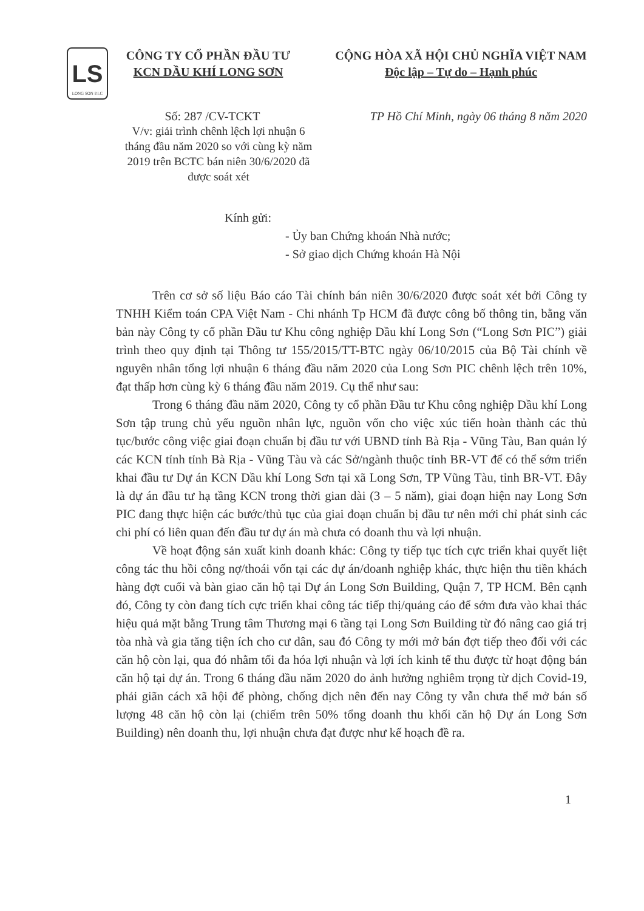LS
LONG SON P.I.C
CÔNG TY CỔ PHẦN ĐẦU TƯ
KCN DẦU KHÍ LONG SƠN
CỘNG HÒA XÃ HỘI CHỦ NGHĨA VIỆT NAM
Độc lập – Tự do – Hạnh phúc
Số: 287 /CV-TCKT TP Hồ Chí Minh, ngày 06 tháng 8 năm 2020
V/v: giải trình chênh lệch lợi nhuận 6 tháng đầu năm 2020 so với cùng kỳ năm 2019 trên BCTC bán niên 30/6/2020 đã được soát xét
Kính gửi:
- Ủy ban Chứng khoán Nhà nước;
- Sở giao dịch Chứng khoán Hà Nội
Trên cơ sở số liệu Báo cáo Tài chính bán niên 30/6/2020 được soát xét bởi Công ty TNHH Kiểm toán CPA Việt Nam - Chi nhánh Tp HCM đã được công bố thông tin, bằng văn bản này Công ty cổ phần Đầu tư Khu công nghiệp Dầu khí Long Sơn (“Long Sơn PIC”) giải trình theo quy định tại Thông tư 155/2015/TT-BTC ngày 06/10/2015 của Bộ Tài chính về nguyên nhân tổng lợi nhuận 6 tháng đầu năm 2020 của Long Sơn PIC chênh lệch trên 10%, đạt thấp hơn cùng kỳ 6 tháng đầu năm 2019. Cụ thể như sau:
Trong 6 tháng đầu năm 2020, Công ty cổ phần Đầu tư Khu công nghiệp Dầu khí Long Sơn tập trung chủ yếu nguồn nhân lực, nguồn vốn cho việc xúc tiến hoàn thành các thủ tục/bước công việc giai đoạn chuẩn bị đầu tư với UBND tỉnh Bà Rịa - Vũng Tàu, Ban quản lý các KCN tỉnh tỉnh Bà Rịa - Vũng Tàu và các Sở/ngành thuộc tỉnh BR-VT để có thể sớm triển khai đầu tư Dự án KCN Dầu khí Long Sơn tại xã Long Sơn, TP Vũng Tàu, tỉnh BR-VT. Đây là dự án đầu tư hạ tầng KCN trong thời gian dài (3 – 5 năm), giai đoạn hiện nay Long Sơn PIC đang thực hiện các bước/thủ tục của giai đoạn chuẩn bị đầu tư nên mới chỉ phát sinh các chi phí có liên quan đến đầu tư dự án mà chưa có doanh thu và lợi nhuận.
Về hoạt động sản xuất kinh doanh khác: Công ty tiếp tục tích cực triển khai quyết liệt công tác thu hồi công nợ/thoái vốn tại các dự án/doanh nghiệp khác, thực hiện thu tiền khách hàng đợt cuối và bàn giao căn hộ tại Dự án Long Sơn Building, Quận 7, TP HCM. Bên cạnh đó, Công ty còn đang tích cực triển khai công tác tiếp thị/quảng cáo để sớm đưa vào khai thác hiệu quả mặt bằng Trung tâm Thương mại 6 tầng tại Long Sơn Building từ đó nâng cao giá trị tòa nhà và gia tăng tiện ích cho cư dân, sau đó Công ty mới mở bán đợt tiếp theo đối với các căn hộ còn lại, qua đó nhằm tối đa hóa lợi nhuận và lợi ích kinh tế thu được từ hoạt động bán căn hộ tại dự án. Trong 6 tháng đầu năm 2020 do ảnh hưởng nghiêm trọng từ dịch Covid-19, phải giãn cách xã hội để phòng, chống dịch nên đến nay Công ty vẫn chưa thể mở bán số lượng 48 căn hộ còn lại (chiếm trên 50% tổng doanh thu khối căn hộ Dự án Long Sơn Building) nên doanh thu, lợi nhuận chưa đạt được như kế hoạch đề ra.
1